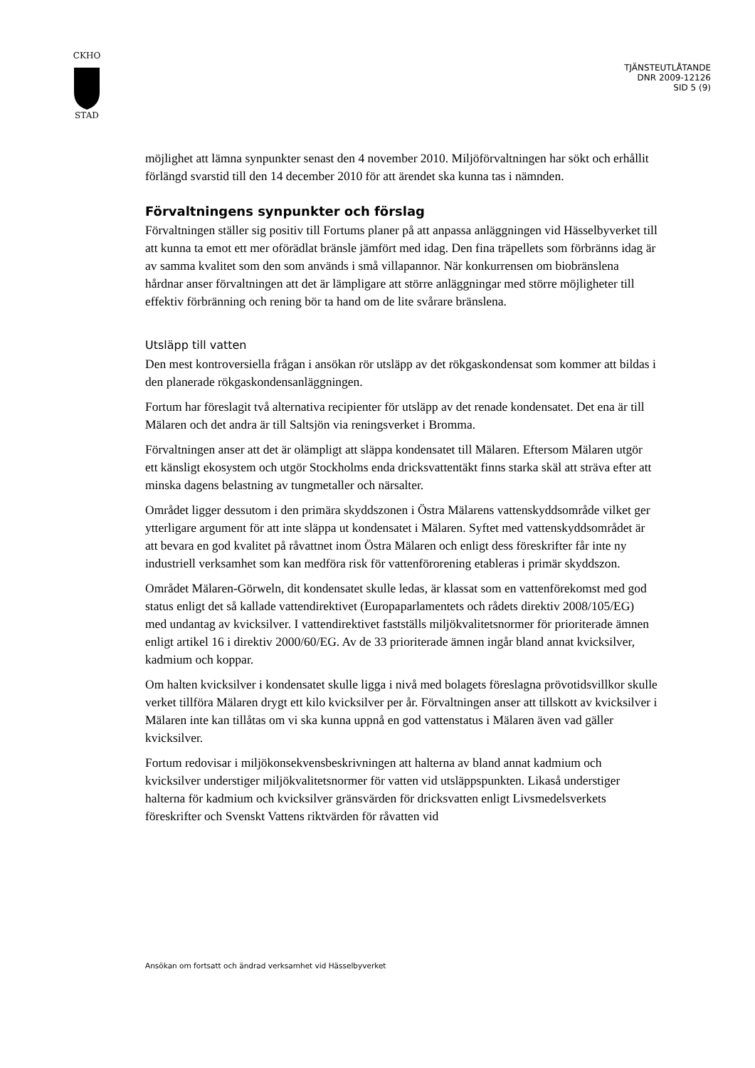CKHO
STAD
TJÄNSTEUTLÅTANDE
DNR 2009-12126
SID 5 (9)
möjlighet att lämna synpunkter senast den 4 november 2010. Miljöförvaltningen har sökt och erhållit förlängd svarstid till den 14 december 2010 för att ärendet ska kunna tas i nämnden.
Förvaltningens synpunkter och förslag
Förvaltningen ställer sig positiv till Fortums planer på att anpassa anläggningen vid Hässelbyverket till att kunna ta emot ett mer oförädlat bränsle jämfört med idag. Den fina träpellets som förbränns idag är av samma kvalitet som den som används i små villapannor. När konkurrensen om biobränslena hårdnar anser förvaltningen att det är lämpligare att större anläggningar med större möjligheter till effektiv förbränning och rening bör ta hand om de lite svårare bränslena.
Utsläpp till vatten
Den mest kontroversiella frågan i ansökan rör utsläpp av det rökgaskondensat som kommer att bildas i den planerade rökgaskondensanläggningen.
Fortum har föreslagit två alternativa recipienter för utsläpp av det renade kondensatet. Det ena är till Mälaren och det andra är till Saltsjön via reningsverket i Bromma.
Förvaltningen anser att det är olämpligt att släppa kondensatet till Mälaren. Eftersom Mälaren utgör ett känsligt ekosystem och utgör Stockholms enda dricksvattentäkt finns starka skäl att sträva efter att minska dagens belastning av tungmetaller och närsalter.
Området ligger dessutom i den primära skyddszonen i Östra Mälarens vattenskyddsområde vilket ger ytterligare argument för att inte släppa ut kondensatet i Mälaren. Syftet med vattenskyddsområdet är att bevara en god kvalitet på råvattnet inom Östra Mälaren och enligt dess föreskrifter får inte ny industriell verksamhet som kan medföra risk för vattenförorening etableras i primär skyddszon.
Området Mälaren-Görweln, dit kondensatet skulle ledas, är klassat som en vattenförekomst med god status enligt det så kallade vattendirektivet (Europaparlamentets och rådets direktiv 2008/105/EG) med undantag av kvicksilver. I vattendirektivet fastställs miljökvalitetsnormer för prioriterade ämnen enligt artikel 16 i direktiv 2000/60/EG. Av de 33 prioriterade ämnen ingår bland annat kvicksilver, kadmium och koppar.
Om halten kvicksilver i kondensatet skulle ligga i nivå med bolagets föreslagna prövotidsvillkor skulle verket tillföra Mälaren drygt ett kilo kvicksilver per år. Förvaltningen anser att tillskott av kvicksilver i Mälaren inte kan tillåtas om vi ska kunna uppnå en god vattenstatus i Mälaren även vad gäller kvicksilver.
Fortum redovisar i miljökonsekvensbeskrivningen att halterna av bland annat kadmium och kvicksilver understiger miljökvalitetsnormer för vatten vid utsläppspunkten. Likaså understiger halterna för kadmium och kvicksilver gränsvärden för dricksvatten enligt Livsmedelsverkets föreskrifter och Svenskt Vattens riktvärden för råvatten vid
Ansökan om fortsatt och ändrad verksamhet vid Hässelbyverket